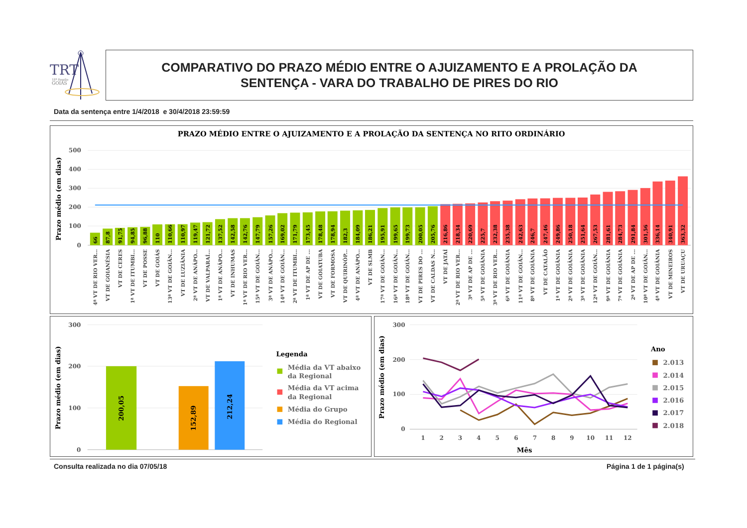TRT
18ª Região
GOIÁS
COMPARATIVO DO PRAZO MÉDIO ENTRE O AJUIZAMENTO E A PROLAÇÃO DA
SENTENÇA - VARA DO TRABALHO DE PIRES DO RIO
Data da sentença entre 1/4/2018 e 30/4/2018 23:59:59
PRAZO MÉDIO ENTRE O AJUIZAMENTO E A PROLAÇÃO DA SENTENÇA NO RITO ORDINÁRIO
500
400
300
200
100
0
Prazo médio (em dias)
66
87,8
91,75
94,85
96,88
110
110,66
110,97
119,47
121,72
137,52
142,58
142,76
147,79
157,26
169,02
171,79
173,45
178,48
178,94
182,3
184,09
186,21
195,91
199,65
199,73
200,05
205,76
216,86
218,34
220,69
225,7
232,38
235,38
242,63
246,7
247,46
249,86
250,18
251,64
267,53
281,61
284,73
291,84
301,56
336,14
340,91
363,32
4ª VT DE RIO VER...
VT DE GOIANÉSIA
VT DE CERES
1ª VT DE ITUMBI...
VT DE POSSE
VT DE GOIÁS
13ª VT DE GOIÂN...
VT DE LUZIÂNIA
2ª VT DE ANÁPO...
VT DE VALPARAÍ...
1ª VT DE ANÁPO...
VT DE INHUMAS
1ª VT DE RIO VER...
15ª VT DE GOIÂN...
3ª VT DE ANÁPO...
14ª VT DE GOIÂN...
2ª VT DE ITUMBI...
1ª VT DE AP DE ...
VT DE GOIATUBA
VT DE FORMOSA
VT DE QUIRINÓP...
4ª VT DE ANÁPO...
VT DE SLMB
17ª VT DE GOIÂN...
16ª VT DE GOIÂN...
18ª VT DE GOIÂN...
VT DE PIRES DO ...
VT DE CALDAS N...
VT DE JATAÍ
2ª VT DE RIO VER...
3ª VT DE AP DE ...
5ª VT DE GOIÂNIA
3ª VT DE RIO VER...
6ª VT DE GOIÂNIA
11ª VT DE GOIÂN...
8ª VT DE GOIÂNIA
VT DE CATALÃO
1ª VT DE GOIÂNIA
2ª VT DE GOIÂNIA
3ª VT DE GOIÂNIA
12ª VT DE GOIÂN...
9ª VT DE GOIÂNIA
7ª VT DE GOIÂNIA
2ª VT DE AP DE ...
10ª VT DE GOIÂN...
4ª VT DE GOIÂNIA
VT DE MINEIROS
VT DE URUAÇU
300
200
100
0
Prazo médio (em dias)
200,05
152,89
212,24
Legenda
Média da VT abaixo
da Regional
Média da VT acima
da Regional
Média do Grupo
Média do Regional
300
200
100
0
Prazo médio (em dias)
1
2
3
4
5
6
7
8
9
10
11
12
Mês
Ano
2.013
2.014
2.015
2.016
2.017
2.018
Consulta realizada no dia 07/05/18
Página 1 de 1 página(s)